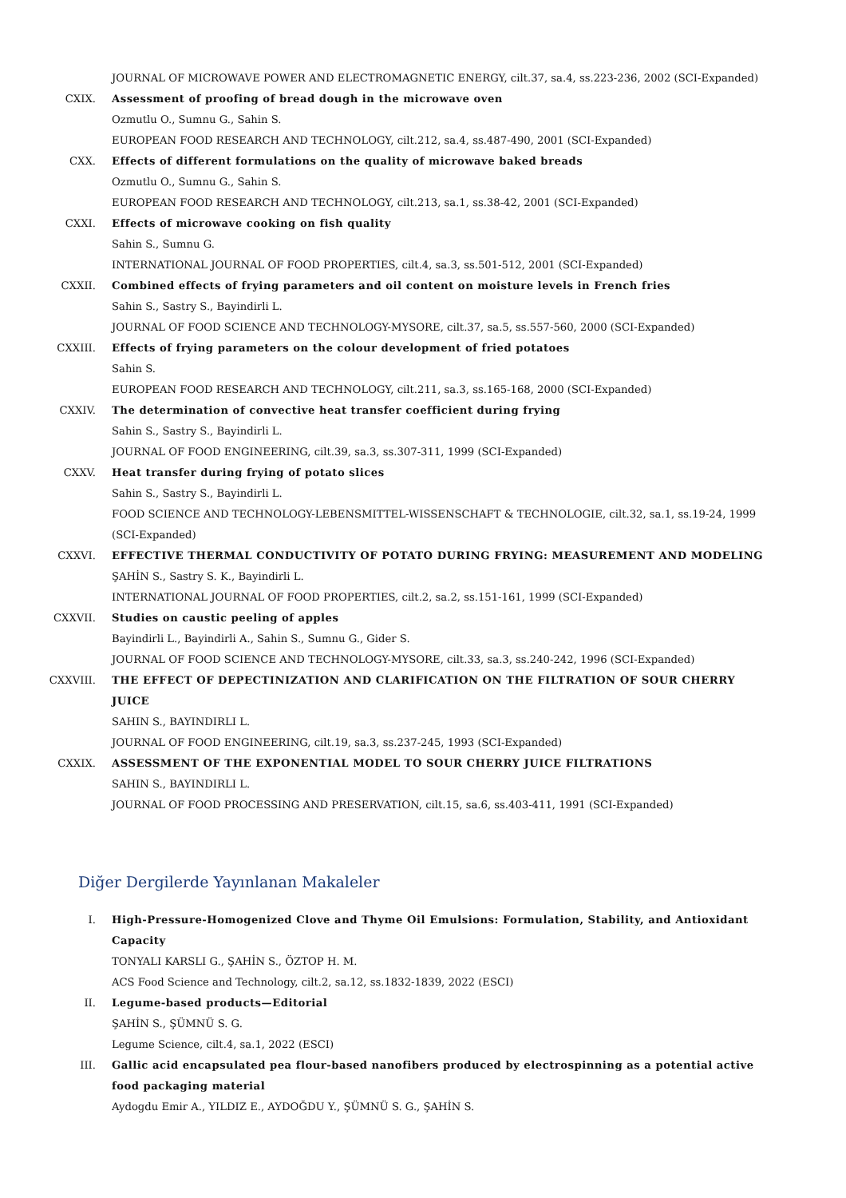JOURNAL OF MICROWAVE POWER AND ELECTROMAGNETIC ENERGY, cilt.37, sa.4, ss.223-236, 2002 (SCI-Expanded)
CXIX. Assessment of proofing of bread dough in the microwave oven
Ozmutlu O., Sumnu G., Sahin S.
EUROPEAN FOOD RESEARCH AND TECHNOLOGY, cilt.212, sa.4, ss.487-490, 2001 (SCI-Expanded)
CXX. Effects of different formulations on the quality of microwave baked breads
Ozmutlu O., Sumnu G., Sahin S.
EUROPEAN FOOD RESEARCH AND TECHNOLOGY, cilt.213, sa.1, ss.38-42, 2001 (SCI-Expanded)
CXXI. Effects of microwave cooking on fish quality
Sahin S., Sumnu G.
INTERNATIONAL JOURNAL OF FOOD PROPERTIES, cilt.4, sa.3, ss.501-512, 2001 (SCI-Expanded)
CXXII. Combined effects of frying parameters and oil content on moisture levels in French fries
Sahin S., Sastry S., Bayindirli L.
JOURNAL OF FOOD SCIENCE AND TECHNOLOGY-MYSORE, cilt.37, sa.5, ss.557-560, 2000 (SCI-Expanded)
CXXIII. Effects of frying parameters on the colour development of fried potatoes
Sahin S.
EUROPEAN FOOD RESEARCH AND TECHNOLOGY, cilt.211, sa.3, ss.165-168, 2000 (SCI-Expanded)
CXXIV. The determination of convective heat transfer coefficient during frying
Sahin S., Sastry S., Bayindirli L.
JOURNAL OF FOOD ENGINEERING, cilt.39, sa.3, ss.307-311, 1999 (SCI-Expanded)
CXXV. Heat transfer during frying of potato slices
Sahin S., Sastry S., Bayindirli L.
FOOD SCIENCE AND TECHNOLOGY-LEBENSMITTEL-WISSENSCHAFT & TECHNOLOGIE, cilt.32, sa.1, ss.19-24, 1999 (SCI-Expanded)
CXXVI. EFFECTIVE THERMAL CONDUCTIVITY OF POTATO DURING FRYING: MEASUREMENT AND MODELING
ŞAHİN S., Sastry S. K., Bayindirli L.
INTERNATIONAL JOURNAL OF FOOD PROPERTIES, cilt.2, sa.2, ss.151-161, 1999 (SCI-Expanded)
CXXVII. Studies on caustic peeling of apples
Bayindirli L., Bayindirli A., Sahin S., Sumnu G., Gider S.
JOURNAL OF FOOD SCIENCE AND TECHNOLOGY-MYSORE, cilt.33, sa.3, ss.240-242, 1996 (SCI-Expanded)
CXXVIII. THE EFFECT OF DEPECTINIZATION AND CLARIFICATION ON THE FILTRATION OF SOUR CHERRY JUICE
SAHIN S., BAYINDIRLI L.
JOURNAL OF FOOD ENGINEERING, cilt.19, sa.3, ss.237-245, 1993 (SCI-Expanded)
CXXIX. ASSESSMENT OF THE EXPONENTIAL MODEL TO SOUR CHERRY JUICE FILTRATIONS
SAHIN S., BAYINDIRLI L.
JOURNAL OF FOOD PROCESSING AND PRESERVATION, cilt.15, sa.6, ss.403-411, 1991 (SCI-Expanded)
Diğer Dergilerde Yayınlanan Makaleler
I. High-Pressure-Homogenized Clove and Thyme Oil Emulsions: Formulation, Stability, and Antioxidant Capacity
TONYALI KARSLI G., ŞAHİN S., ÖZTOP H. M.
ACS Food Science and Technology, cilt.2, sa.12, ss.1832-1839, 2022 (ESCI)
II. Legume-based products—Editorial
ŞAHİN S., ŞÜMNÜ S. G.
Legume Science, cilt.4, sa.1, 2022 (ESCI)
III. Gallic acid encapsulated pea flour-based nanofibers produced by electrospinning as a potential active food packaging material
Aydogdu Emir A., YILDIZ E., AYDOĞDU Y., ŞÜMNÜ S. G., ŞAHİN S.